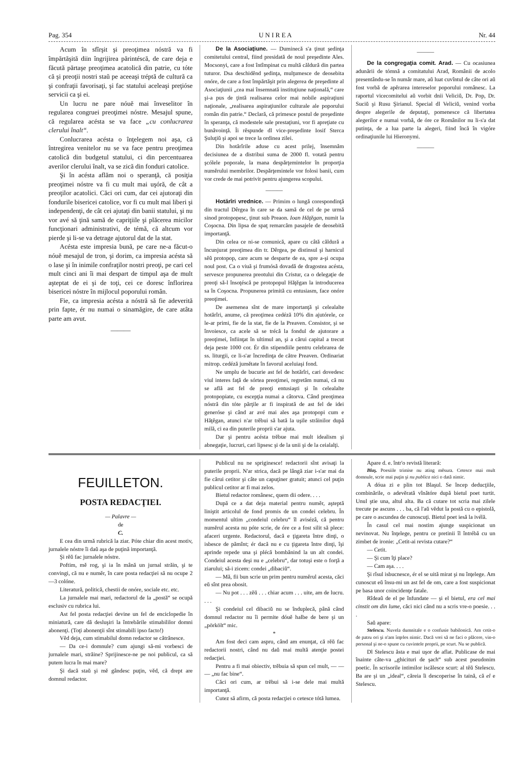Pag. 354 U N I R E A Nr. 44
Acum în sfîrşit şi preoţimea nóstră va fi împărtăşită diin îngrijirea părintéscă, de care deja e făcută părtaşe preoţimea acatolică din patrie, cu tóte că şi preoţii nostri staŭ pe aceeaşi tréptă de cultură ca şi confraţii favorisaţi, şi fac statului aceleaşi preţióse servicii ca şi ei.
Un lucru ne pare nóuĕ mai înveselitor în regularea congruei preoţimei nóstre. Mesajul spune, că regularea acésta se va face „cu conlucrarea clerului înalt“.
Conlucrarea acésta o înţelegem noi aşa, că întregirea venitelor nu se va face pentru preoţimea catolică din budgetul statului, ci din percentuarea averilor clerului înalt, va se zică din fonduri catolice.
Şi în acésta aflăm noi o speranţă, că posiţia preoţimei nóstre va fi cu mult mai uşóră, de cât a preoţilor acatolici. Căci ori cum, dar cei ajutoraţi din fondurile bisericei catolice, vor fi cu mult mai liberi şi independenţi, de cât cei ajutaţi din banii statului, şi nu vor avé să ţină samă de capriţiile şi plăcerea micilor funcţionari administrativi, de témă, că altcum vor pierde şi li-se va detrage ajutorul dat de la stat.
Acésta este impresia bună, pe care ne-a făcut-o nóuĕ mesajul de tron, şi dorim, ca impresia acésta să o lase şi în inimile confraţilor nostri preoţi, pe cari cel mult cinci ani îi mai despart de timpul aşa de mult aşteptat de ei şi de toţi, cei ce doresc înflorirea bisericei nóstre în mijlocul poporului român.
Fie, ca impresia acésta a nóstră să fie adeverită prin fapte, ér nu numai o sinamăgire, de care atâta parte am avut.
———
De la Asociaţiune. — Duminecă s'a ţinut şedinţa comitetului central, fiind presidată de noul preşedinte Ales. Mocsonyi, care a fost întîmpinat cu multă căldură din partea tuturor. Dsa deschidĕnd şedinţa, mulţumesce de deosebita onóre, de care a fost împărtăşit prin alegerea de preşedinte al Asociaţiunii „cea mai însemnată instituţiune naţională,“ care şi-a pus de ţintă realisarea celor mai nobile aspiraţiuni naţionale, „realisarea aspiraţiunilor culturale ale poporului român din patrie.“ Declară, că primesce postul de preşedinte în speranţa, că modestele sale prestaţiuni, vor fi apreţiate cu bunăvoinţă. Îi rĕspunde dl vice-preşedinte Iosif Sterca Şuluţiŭ şi apoi se trece la ordinea zilei.
Din hotărîrile aduse cu acest prilej, însemnăm decisiunea de a distribui suma de 2000 fl. votată pentru şcólele poporale, la mana despărţemintelor în proporţia numĕrului membrilor. Despărţemintele vor folosi banii, cum vor crede de mai potrivit pentru ajungerea scopului.
———
Hotărîri vrednice. — Primim o lungă corespondinţă din tractul Dêrgea în care se da samă de cel de pe urmă sinod protopopesc, ţinut sub Preaon. Ioan Hăţĕgan, numit la Coşocna. Din lipsa de spaţ remarcăm pasajele de deosebită importanţă.
Din celea ce ni-se comunică, apare cu câtă căldură a încunjurat preoţimea din tr. Dêrgea, pe distinsul şi harnicul sĕŭ protopop, care acum se desparte de ea, spre a-şi ocupa noul post. Ca o viuă şi frumósă dovadă de dragostea acésta, servesce propunerea preotului din Cristur, ca o delegaţie de preoţi să-l însoţéscă pe protopopul Hăţĕgan la introducerea sa în Coşocna. Propunerea primită cu entusiasm, face onóre preoţimei.
De asemenea sînt de mare importanţă şi celealalte hotărîri, anume, că preoţimea cedéză 10% din ajutórele, ce le-ar primi, fie de la stat, fie de la Preaven. Consistor, şi se învoiesce, ca acele să se trécă la fondul de ajutorare a preoţimei, înfiinţat în ultimul an, şi a cărui capital a trecut deja peste 1000 cor. Ér din stipendiile pentru celebrarea de ss. liturgii, ce li-s'ar încredinţa de către Preaven. Ordinariat mitrop. cedéză jumĕtate în favorul aceluiaşi fond.
Ne umplu de bucurie ast fel de hotărîri, cari dovedesc viul interes faţă de sórtea preoţimei, regretăm numai, că nu se află ast fel de preoţi entusiaşti şi în celealalte protopopiate, cu escepţia numai a câtorva. Când preoţimea nóstră din tóte părţile ar fi inspirată de ast fel de idei generóse şi când ar avé mai ales aşa protopopi cum e Hăţĕgan, atunci n'ar trĕbui să bată la uşile străinilor după milă, ci ea din puterile proprii s'ar ajuta.
Dar şi pentru acésta trĕbue mai mult idealism şi abnegaţie, lucruri, cari lipsesc şi de la unii şi de la ceialalţi.
———
De la congregaţia comit. Arad. — Cu ocasiunea adunării de tómnă a comitatului Arad, Românii de acolo presentându-se în număr mare, aŭ luat cuvîntul de câte ori aŭ fost vorbă de apĕrarea intereselor poporului românesc. La raportul vicecomitelui aŭ vorbit dnii Veliciŭ, Dr. Pop, Dr. Suciŭ şi Rusu Şirianul. Special dl Veliciŭ, venind vorba despre alegerile de deputaţi, pomenesce că libertatea alegerilor e numai vorbă, de óre ce Românilor nu li-s'a dat putinţa, de a lua parte la alegeri, fiind încă în vigóre ordinaţiunile lui Hieronymi.
———
FEUILLETON.
POSTA REDACŢIEI.
— Palavre —
de
C.
E cea din urmă rubrică la ziar. Póte chiar din acest motiv, jurnalele nóstre îi daŭ aşa de puţină importanţă.
Şi rĕŭ fac jurnalele nóstre.
Poftim, mĕ rog, şi ia în mână un jurnal străin, şi te convingi, că nu e numĕr, în care posta redacţiei să nu ocupe 2—3 colóne.
Literatură, politică, chestii de onóre, sociale etc. etc.
La jurnalele mai mari, redactorul de la „postă“ se ocupă esclusiv cu rubrica lui.
Ast fel posta redacţiei devine un fel de enciclopedie în miniatură, care dă desluşiri la întrebările stimabililor domni abonenţi. (Toţi abonenţii sînt stimabili ipso facto!)
Vĕd deja, cum stimabilul domn redactor se cătrănesce.
— Da ce-i domnule? cum ajungi să-mi vorbesci de jurnalele mari, străine? Sprijinesce-ne pe noi publicul, ca să putem lucra în mai mare?
Şi dacă staŭ şi mĕ gândesc puţin, vĕd, că drept are domnul redactor.
Publicul nu ne spriginesce! redactorii sînt avisaţi la puterile proprii. N'ar strica, dacă pe lângă ziar i-s'ar mai da fie cărui cetitor şi câte un capuţiner gratuit; atunci cel puţin publicul cetitor ar fi mai zelos.
Bietul redactor românesc, quem dii odere. . . .
După ce a dat deja material pentru numĕr, aşteptă liniştit articolul de fond promis de un condei celebru. În momentul ultim „condeiul celebru“ îl avisézâ, că pentru numĕrul acesta nu póte scrie, de óre ce a fost silit să plece: afaceri urgente. Redactorul, dacă e ţigareta între dinţi, o isbesce de pămînt; ér dacă nu e cu ţigareta între dinţi, îşi aprinde repede una şi plécă bombănind la un alt condei. Condeiul acesta deşi nu e „celebru“, dar totuşi este o forţă a ziarului; să-i zicem: condei „dibaciŭ“.
— Mă, fii bun scrie un prim pentru numĕrul acesta, căci eŭ sînt prea obosit.
— Nu pot . . . zĕŭ . . . chiar acum . . . uite, am de lucru. . . .
Şi condeiul cel dibaciŭ nu se înduplecă, până când domnul redactor nu îi permite dóuĕ halbe de bere şi un „pörkölt“ mic.
*
Am fost deci cam aspru, când am enunţat, că rĕŭ fac redactorii nostri, când nu daŭ mai multă atenţie postei redacţiei.
Pentru a fi mai obiectiv, trĕbuia să spun cel mult, — — — „nu fac bine“.
Căci ori cum, ar trĕbui să i-se dele mai multă importanţă.
Cutez să afirm, că posta redacţiei o cetesce tótă lumea.
Apare d. e. într'o revistă literară:
Blaş. Poesiile trimise nu ating mĕsura. Cetesce mai mult domnule, scrie mai puţin şi nu publica nici o dată nimic.
A dóua zi e plin tot Blaşul. Se încep deducţiile, combinările, o adevĕrată vînătóre după bietul poet turtit. Unul ştie una, altul alta. Ba că cutare tot scria mai zilele trecute pe ascuns . . . ba, că l'aŭ vĕdut la postă cu o epistolă, pe care o ascundea de cunoscuţi. Bietul poet iesă la ivélă.
În casul cel mai nostim ajunge suspicionat un nevinovat. Nu înţelege, pentru ce pretinii îl întrébă cu un zimbet de ironie: „Cetit-ai revista cutare?“
— Cetit.
— Şi cum îţi place?
— Cam aşa. . . .
Şi rîsul isbucnesce, ér el se uită mirat şi nu înţelege. Am cunoscut eŭ însu-mi un ast fel de om, care a fost suspicionat pe basa unor coincidenţe fatale.
Rîdeaŭ de el pe înfundate — şi el bietul, era cel mai cinstit om din lume, căci nici când nu a scris vre-o poesie. . . .
Saŭ apare:
Stelescu. Nuvela dumnitale e o confusie babilonică. Am cetit-o de patru ori şi n'am înţeles nimic. Dacă vrei să ne faci o plăcere, vin-o personal şi ne-o spune cu cuvintele proprii, pe scurt. Nu se publică.
Dl Stelescu ăsta e mai uşor de aflat. Publicase de mai înainte câte-va „ghicituri de şach“ sub acest pseudonim poetic. În scrisorile intimilor iscălesce scurt: al tĕŭ Stelescu. Ba are şi un „ideal“, căreia îi descoperise în taină, că el e Stelescu.